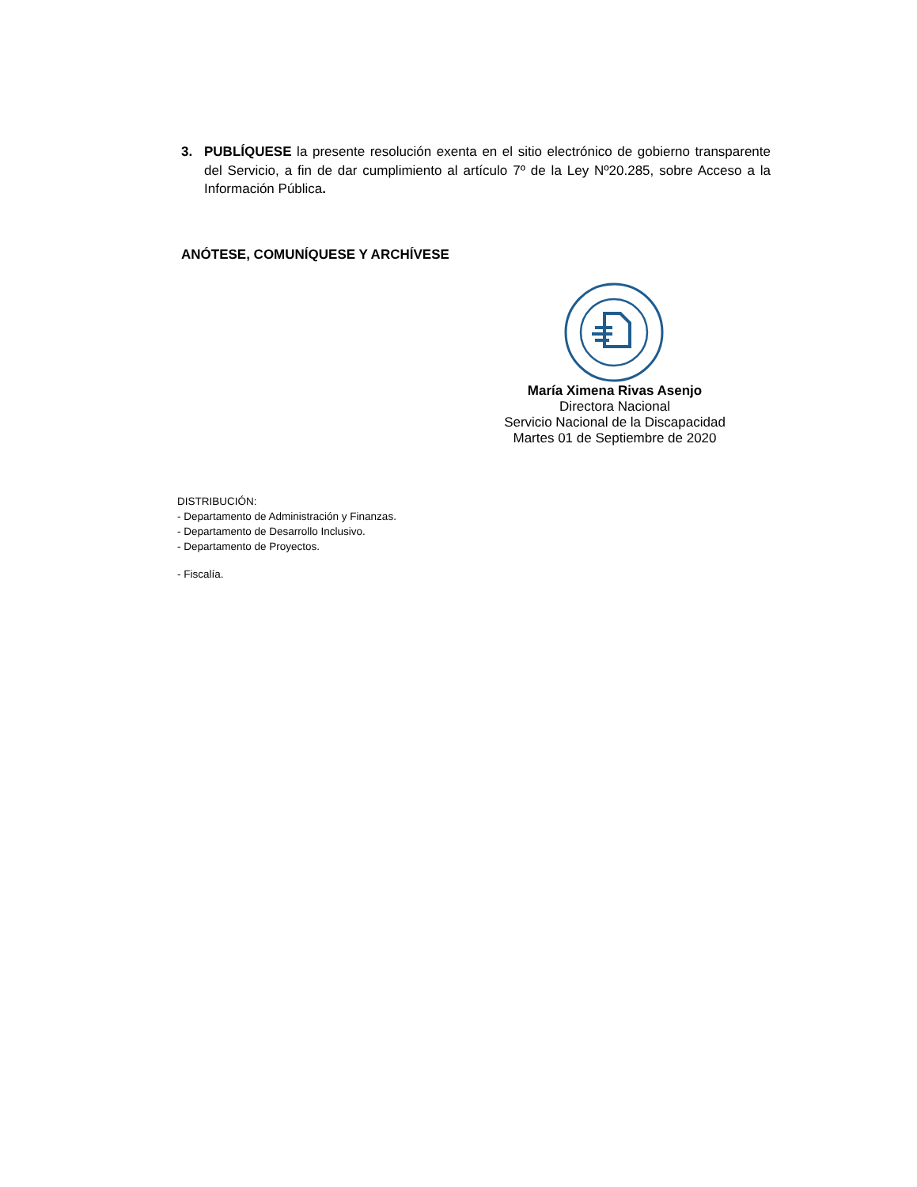3. PUBLÍQUESE la presente resolución exenta en el sitio electrónico de gobierno transparente del Servicio, a fin de dar cumplimiento al artículo 7º de la Ley Nº20.285, sobre Acceso a la Información Pública.
ANÓTESE, COMUNÍQUESE Y ARCHÍVESE
María Ximena Rivas Asenjo
Directora Nacional
Servicio Nacional de la Discapacidad
Martes 01 de Septiembre de 2020
DISTRIBUCIÓN:
- Departamento de Administración y Finanzas.
- Departamento de Desarrollo Inclusivo.
- Departamento de Proyectos.
- Fiscalía.